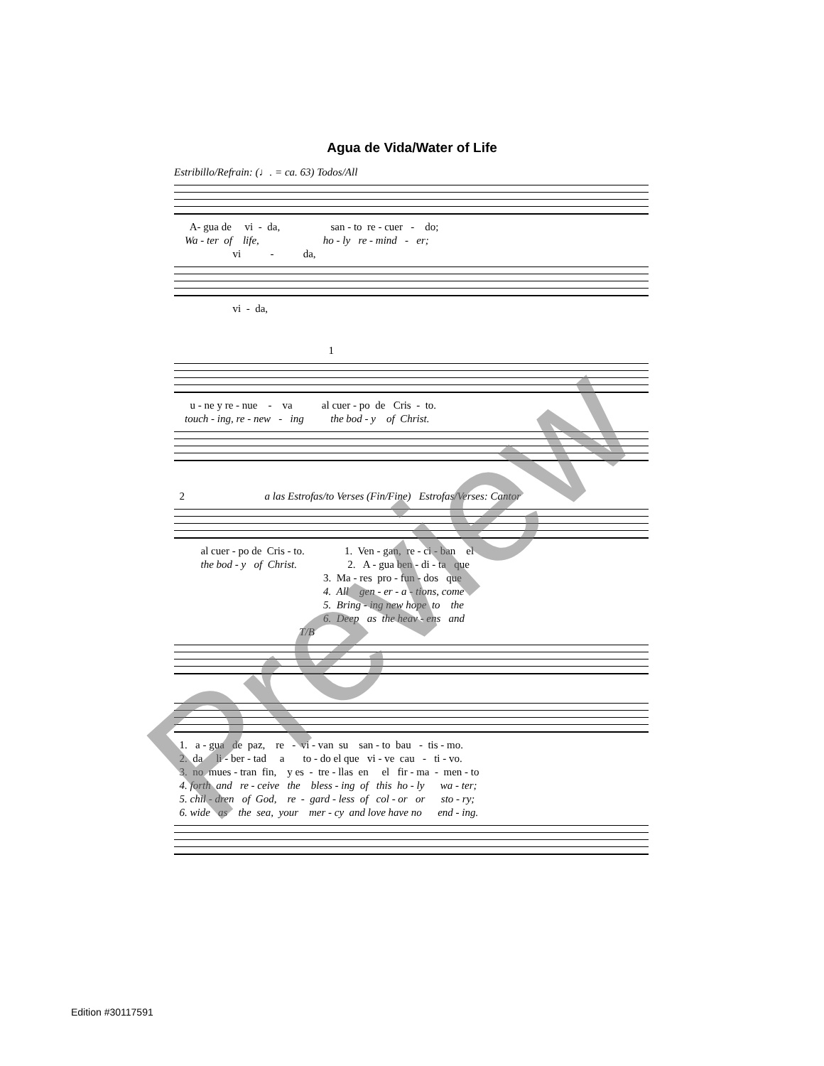Agua de Vida/Water of Life
Estribillo/Refrain: (♩. = ca. 63) Todos/All
A- gua de vi - da, san - to re - cuer - do;
Wa - ter of life, ho - ly re - mind - er;
vi - da,
vi - da,
1
u - ne y re - nue - va al cuer - po de Cris - to.
touch - ing, re - new - ing the bod - y of Christ.
2 a las Estrofas/to Verses (Fin/Fine) Estrofas/Verses: Cantor
al cuer - po de Cris - to. 1. Ven - gan, re - ci - ban el
the bod - y of Christ. 2. A - gua ben - di - ta que
3. Ma - res pro - fun - dos que
4. All gen - er - a - tions, come
5. Bring - ing new hope to the
6. Deep as the heav - ens and
T/B
1. a - gua de paz, re - vi - van su san - to bau - tis - mo.
2. da li - ber - tad a to - do el que vi - ve cau - ti - vo.
3. no mues - tran fin, y es - tre - llas en el fir - ma - men - to
4. forth and re - ceive the bless - ing of this ho - ly wa - ter;
5. chil - dren of God, re - gard - less of col - or or sto - ry;
6. wide as the sea, your mer - cy and love have no end - ing.
Preview
Edition #30117591